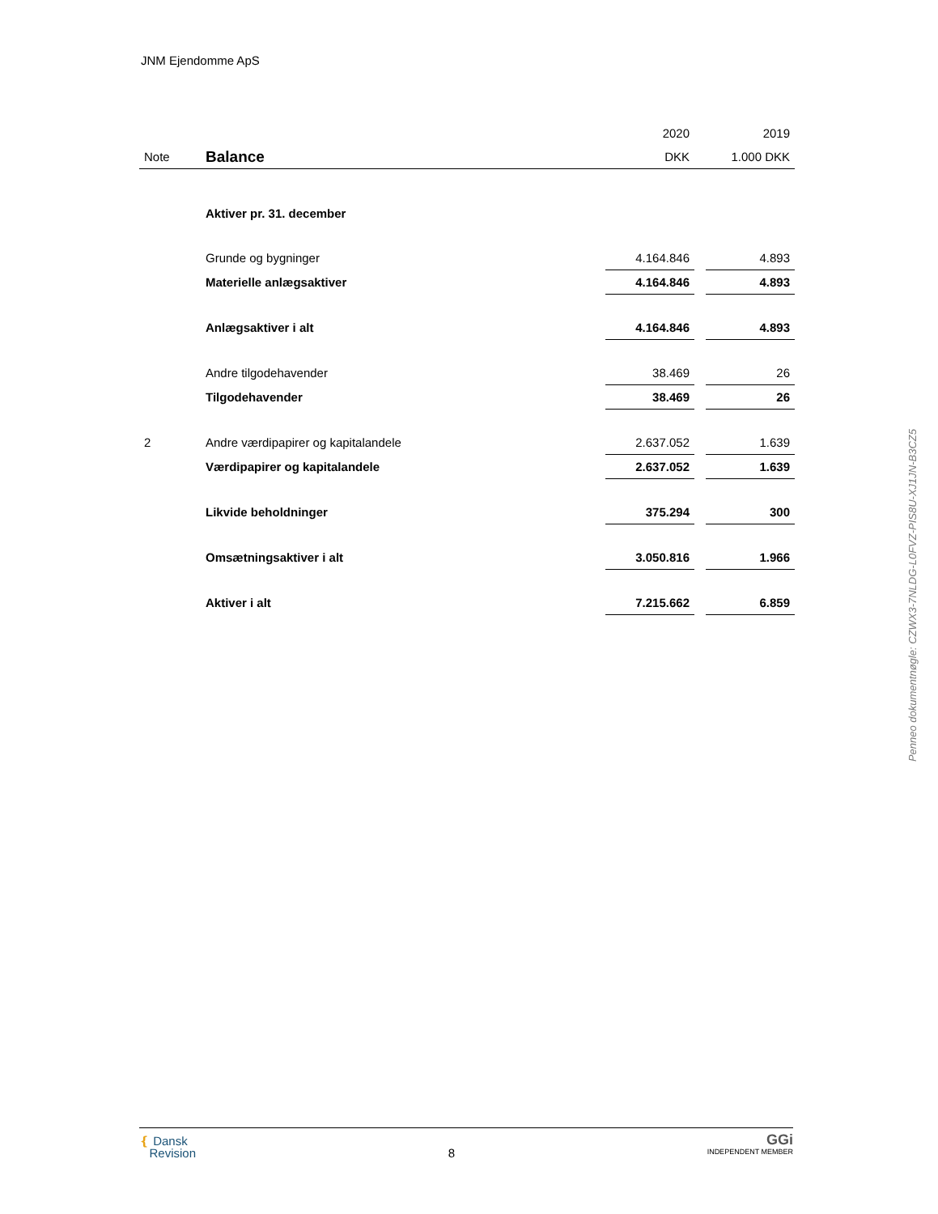JNM Ejendomme ApS
| | | 2020 | | 2019 |
| Note | Balance | DKK | | 1.000 DKK |
| | Aktiver pr. 31. december | | | |
| | Grunde og bygninger | 4.164.846 | | 4.893 |
| | Materielle anlægsaktiver | 4.164.846 | | 4.893 |
| | Anlægsaktiver i alt | 4.164.846 | | 4.893 |
| | Andre tilgodehavender | 38.469 | | 26 |
| | Tilgodehavender | 38.469 | | 26 |
| 2 | Andre værdipapirer og kapitalandele | 2.637.052 | | 1.639 |
| | Værdipapirer og kapitalandele | 2.637.052 | | 1.639 |
| | Likvide beholdninger | 375.294 | | 300 |
| | Omsætningsaktiver i alt | 3.050.816 | | 1.966 |
| | Aktiver i alt | 7.215.662 | | 6.859 |
❴ Dansk
Revision
8
GGi
INDEPENDENT MEMBER
Penneo dokumentnøgle: CZWX3-7NLDG-L0FVZ-PIS8U-XJ1JN-B3CZ5